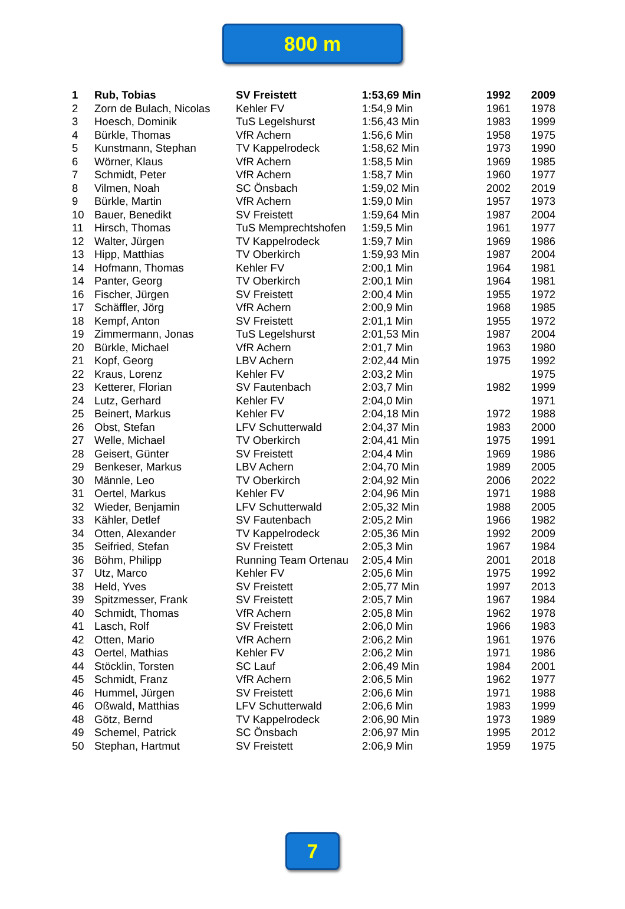800 m
| 1 | Rub, Tobias | SV Freistett | 1:53,69 Min | 1992 | 2009 |
| 2 | Zorn de Bulach, Nicolas | Kehler FV | 1:54,9 Min | 1961 | 1978 |
| 3 | Hoesch, Dominik | TuS Legelshurst | 1:56,43 Min | 1983 | 1999 |
| 4 | Bürkle, Thomas | VfR Achern | 1:56,6 Min | 1958 | 1975 |
| 5 | Kunstmann, Stephan | TV Kappelrodeck | 1:58,62 Min | 1973 | 1990 |
| 6 | Wörner, Klaus | VfR Achern | 1:58,5 Min | 1969 | 1985 |
| 7 | Schmidt, Peter | VfR Achern | 1:58,7 Min | 1960 | 1977 |
| 8 | Vilmen, Noah | SC Önsbach | 1:59,02 Min | 2002 | 2019 |
| 9 | Bürkle, Martin | VfR Achern | 1:59,0 Min | 1957 | 1973 |
| 10 | Bauer, Benedikt | SV Freistett | 1:59,64 Min | 1987 | 2004 |
| 11 | Hirsch, Thomas | TuS Memprechtshofen | 1:59,5 Min | 1961 | 1977 |
| 12 | Walter, Jürgen | TV Kappelrodeck | 1:59,7 Min | 1969 | 1986 |
| 13 | Hipp, Matthias | TV Oberkirch | 1:59,93 Min | 1987 | 2004 |
| 14 | Hofmann, Thomas | Kehler FV | 2:00,1 Min | 1964 | 1981 |
| 14 | Panter, Georg | TV Oberkirch | 2:00,1 Min | 1964 | 1981 |
| 16 | Fischer, Jürgen | SV Freistett | 2:00,4 Min | 1955 | 1972 |
| 17 | Schäffler, Jörg | VfR Achern | 2:00,9 Min | 1968 | 1985 |
| 18 | Kempf, Anton | SV Freistett | 2:01,1 Min | 1955 | 1972 |
| 19 | Zimmermann, Jonas | TuS Legelshurst | 2:01,53 Min | 1987 | 2004 |
| 20 | Bürkle, Michael | VfR Achern | 2:01,7 Min | 1963 | 1980 |
| 21 | Kopf, Georg | LBV Achern | 2:02,44 Min | 1975 | 1992 |
| 22 | Kraus, Lorenz | Kehler FV | 2:03,2 Min | | 1975 |
| 23 | Ketterer, Florian | SV Fautenbach | 2:03,7 Min | 1982 | 1999 |
| 24 | Lutz, Gerhard | Kehler FV | 2:04,0 Min | | 1971 |
| 25 | Beinert, Markus | Kehler FV | 2:04,18 Min | 1972 | 1988 |
| 26 | Obst, Stefan | LFV Schutterwald | 2:04,37 Min | 1983 | 2000 |
| 27 | Welle, Michael | TV Oberkirch | 2:04,41 Min | 1975 | 1991 |
| 28 | Geisert, Günter | SV Freistett | 2:04,4 Min | 1969 | 1986 |
| 29 | Benkeser, Markus | LBV Achern | 2:04,70 Min | 1989 | 2005 |
| 30 | Männle, Leo | TV Oberkirch | 2:04,92 Min | 2006 | 2022 |
| 31 | Oertel, Markus | Kehler FV | 2:04,96 Min | 1971 | 1988 |
| 32 | Wieder, Benjamin | LFV Schutterwald | 2:05,32 Min | 1988 | 2005 |
| 33 | Kähler, Detlef | SV Fautenbach | 2:05,2 Min | 1966 | 1982 |
| 34 | Otten, Alexander | TV Kappelrodeck | 2:05,36 Min | 1992 | 2009 |
| 35 | Seifried, Stefan | SV Freistett | 2:05,3 Min | 1967 | 1984 |
| 36 | Böhm, Philipp | Running Team Ortenau | 2:05,4 Min | 2001 | 2018 |
| 37 | Utz, Marco | Kehler FV | 2:05,6 Min | 1975 | 1992 |
| 38 | Held, Yves | SV Freistett | 2:05,77 Min | 1997 | 2013 |
| 39 | Spitzmesser, Frank | SV Freistett | 2:05,7 Min | 1967 | 1984 |
| 40 | Schmidt, Thomas | VfR Achern | 2:05,8 Min | 1962 | 1978 |
| 41 | Lasch, Rolf | SV Freistett | 2:06,0 Min | 1966 | 1983 |
| 42 | Otten, Mario | VfR Achern | 2:06,2 Min | 1961 | 1976 |
| 43 | Oertel, Mathias | Kehler FV | 2:06,2 Min | 1971 | 1986 |
| 44 | Stöcklin, Torsten | SC Lauf | 2:06,49 Min | 1984 | 2001 |
| 45 | Schmidt, Franz | VfR Achern | 2:06,5 Min | 1962 | 1977 |
| 46 | Hummel, Jürgen | SV Freistett | 2:06,6 Min | 1971 | 1988 |
| 46 | Oßwald, Matthias | LFV Schutterwald | 2:06,6 Min | 1983 | 1999 |
| 48 | Götz, Bernd | TV Kappelrodeck | 2:06,90 Min | 1973 | 1989 |
| 49 | Schemel, Patrick | SC Önsbach | 2:06,97 Min | 1995 | 2012 |
| 50 | Stephan, Hartmut | SV Freistett | 2:06,9 Min | 1959 | 1975 |
7